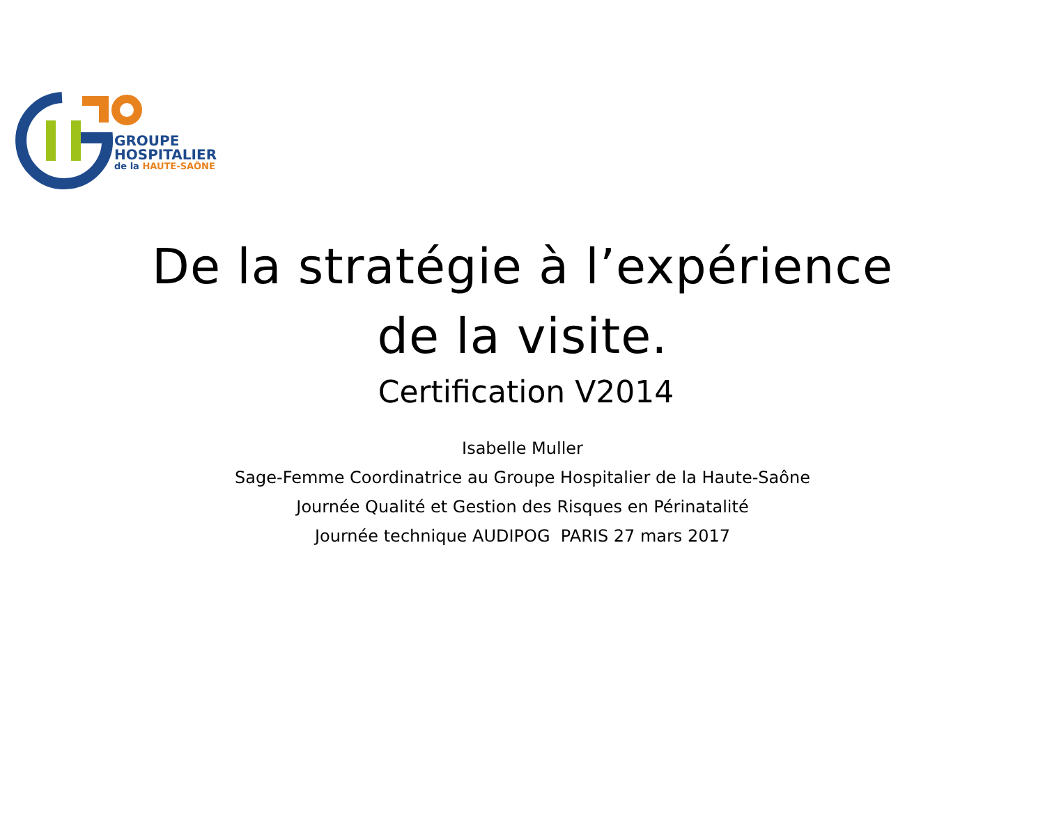GROUPE
HOSPITALIER
de la HAUTE-SAÔNE
De la stratégie à l’expérience
de la visite.
Certification V2014
Isabelle Muller
Sage-Femme Coordinatrice au Groupe Hospitalier de la Haute-Saône
Journée Qualité et Gestion des Risques en Périnatalité
Journée technique AUDIPOG PARIS 27 mars 2017